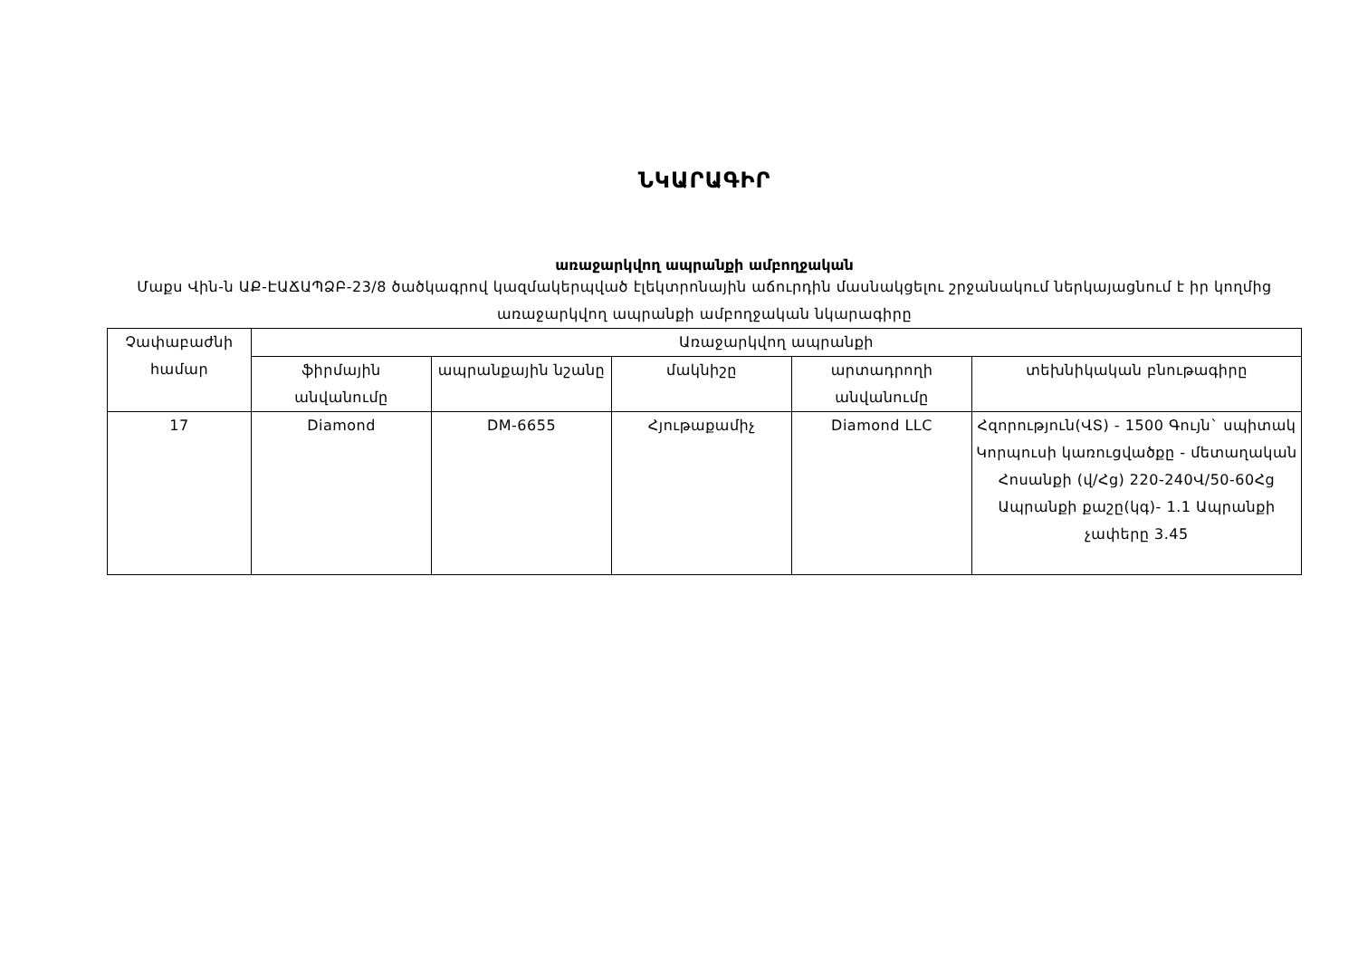ՆԿԱՐԱԳԻՐ
առաջարկվող ապրանքի ամբողջական
Մաքս Վին-ն ԱՔ-ԷԱՃԱՊՁԲ-23/8 ծածկագրով կազմակերպված էլեկտրոնային աճուրդին մասնակցելու շրջանակում ներկայացնում է իր կողմից առաջարկվող ապրանքի ամբողջական նկարագիրը
| Չափաբաժնի համար | Առաջարկվող ապրանքի | | | | |
| --- | --- | --- | --- | --- | --- |
| | ֆիրմային անվանումը | ապրանքային նշանը | մակնիշը | արտադրողի անվանումը | տեխնիկական բնութագիրը |
| 17 | Diamond | DM-6655 | Հյութաքամիչ | Diamond LLC | Հզորություն(ՎՏ) - 1500 Գույն` սպիտակ Կորպուսի կառուցվածքը - մետաղական Հոսանքի (վ/Հց) 220-240Վ/50-60Հց Ապրանքի քաշը(կգ)- 1.1 Ապրանքի չափերը 3.45 |